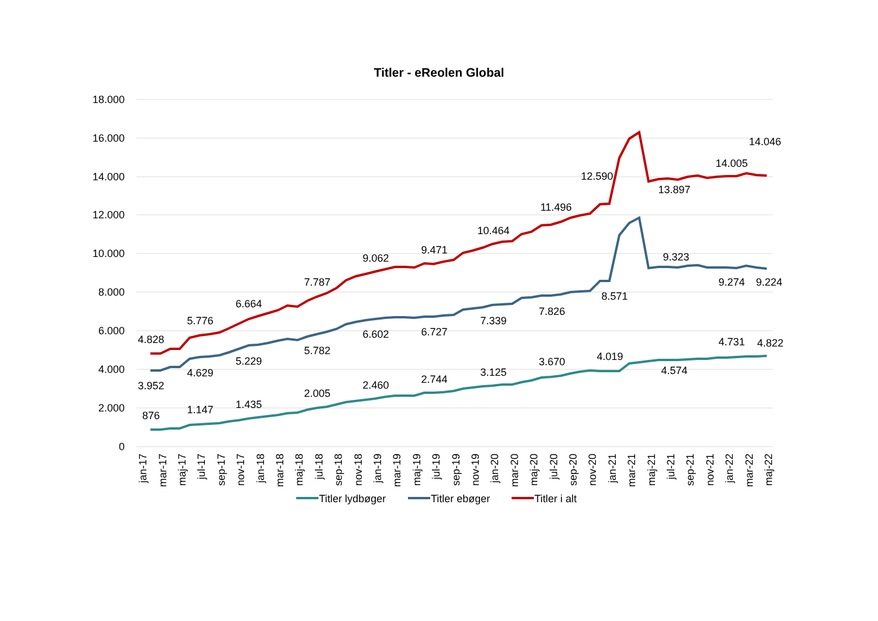Titler - eReolen Global
18.000
16.000
14.000
12.000
10.000
8.000
6.000
4.000
2.000
0
4.828
5.776
6.664
7.787
9.062
9.471
10.464
11.496
12.590
13.897
14.005
14.046
3.952
4.629
5.229
5.782
6.602
6.727
7.339
7.826
8.571
9.323
9.274
9.224
876
1.147
1.435
2.005
2.460
2.744
3.125
3.670
4.019
4.574
4.731
4.822
jan-17
mar-17
maj-17
jul-17
sep-17
nov-17
jan-18
mar-18
maj-18
jul-18
sep-18
nov-18
jan-19
mar-19
maj-19
jul-19
sep-19
nov-19
jan-20
mar-20
maj-20
jul-20
sep-20
nov-20
jan-21
mar-21
maj-21
jul-21
sep-21
nov-21
jan-22
mar-22
maj-22
Titler lydbøger
Titler ebøger
Titler i alt